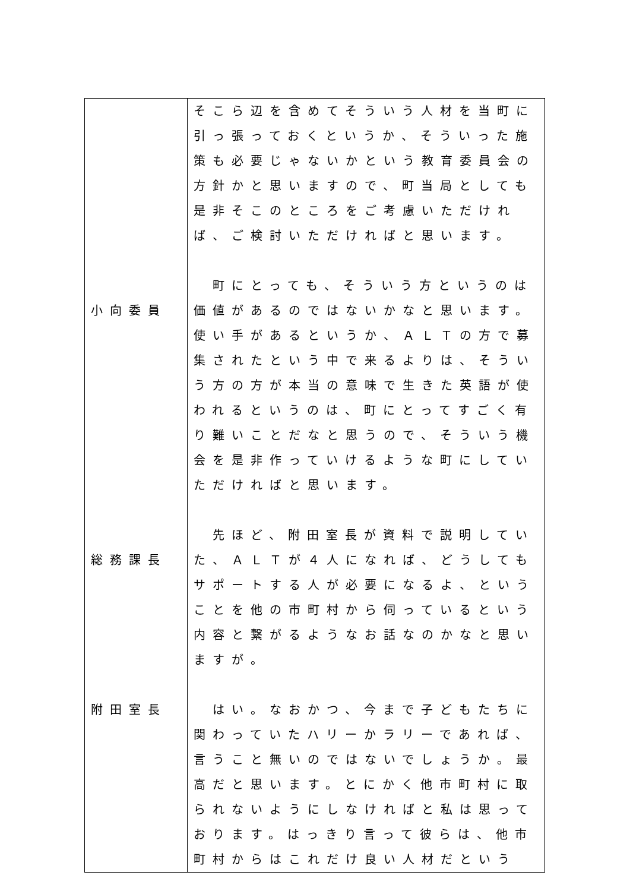| 小向委員 総務課長 附田室長 | そこら辺を含めてそういう人材を当町に引っ張っておくというか、そういった施策も必要じゃないかという教育委員会の方針かと思いますので、町当局としても是非そこのところをご考慮いただければ、ご検討いただければと思います。 町にとっても、そういう方というのは価値があるのではないかなと思います。使い手があるというか、ＡＬＴの方で募集されたという中で来るよりは、そういう方の方が本当の意味で生きた英語が使われるというのは、町にとってすごく有り難いことだなと思うので、そういう機会を是非作っていけるような町にしていただければと思います。 先ほど、附田室長が資料で説明していた、ＡＬＴが４人になれば、どうしてもサポートする人が必要になるよ、ということを他の市町村から伺っているという内容と繋がるようなお話なのかなと思いますが。 はい。なおかつ、今まで子どもたちに関わっていたハリーかラリーであれば、言うこと無いのではないでしょうか。最高だと思います。とにかく他市町村に取られないようにしなければと私は思っております。はっきり言って彼らは、他市町村からはこれだけ良い人材だという |